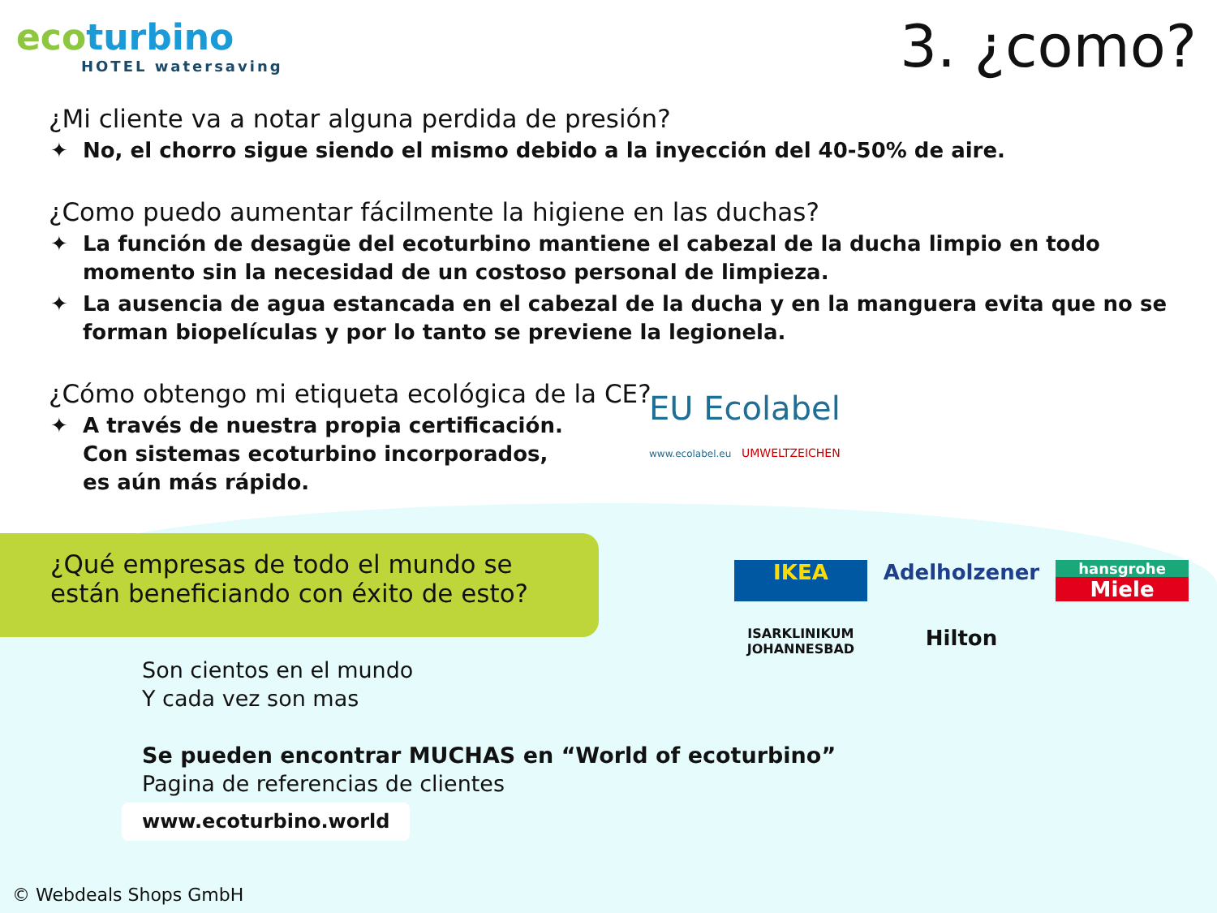ecoturbino
HOTEL watersaving
3. ¿como?
¿Mi cliente va a notar alguna perdida de presión?
No, el chorro sigue siendo el mismo debido a la inyección del 40-50% de aire.
¿Como puedo aumentar fácilmente la higiene en las duchas?
La función de desagüe del ecoturbino mantiene el cabezal de la ducha limpio en todo momento sin la necesidad de un costoso personal de limpieza.
La ausencia de agua estancada en el cabezal de la ducha y en la manguera evita que no se forman biopelículas y por lo tanto se previene la legionela.
¿Cómo obtengo mi etiqueta ecológica de la CE?
A través de nuestra propia certificación.
Con sistemas ecoturbino incorporados,
es aún más rápido.
EU Ecolabel
www.ecolabel.eu UMWELTZEICHEN
¿Qué empresas de todo el mundo se
están beneficiando con éxito de esto?
IKEA
Adelholzener
hansgrohe
Miele
ISARKLINIKUM
JOHANNESBAD
Hilton
Son cientos en el mundo
Y cada vez son mas
Se pueden encontrar MUCHAS en “World of ecoturbino”
Pagina de referencias de clientes
www.ecoturbino.world
© Webdeals Shops GmbH